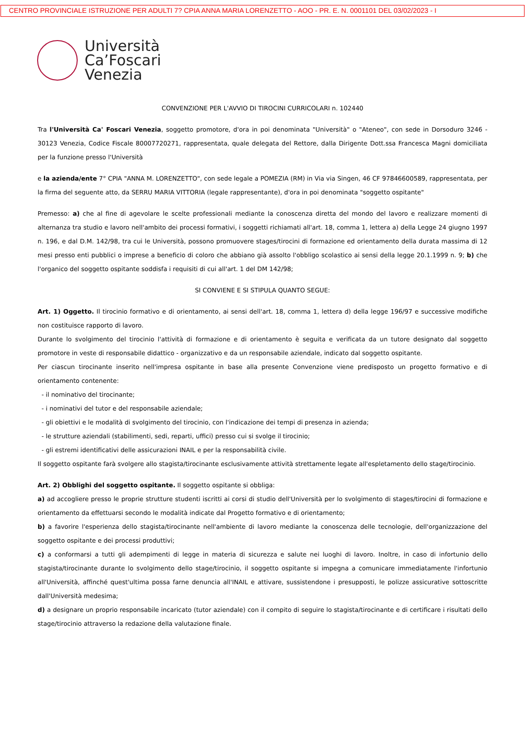CENTRO PROVINCIALE ISTRUZIONE PER ADULTI 7? CPIA ANNA MARIA LORENZETTO - AOO - PR. E. N. 0001101 DEL 03/02/2023 - I
Università
Ca’Foscari
Venezia
CONVENZIONE PER L'AVVIO DI TIROCINI CURRICOLARI n. 102440
Tra l'Università Ca' Foscari Venezia, soggetto promotore, d'ora in poi denominata "Università" o "Ateneo", con sede in Dorsoduro 3246 - 30123 Venezia, Codice Fiscale 80007720271, rappresentata, quale delegata del Rettore, dalla Dirigente Dott.ssa Francesca Magni domiciliata per la funzione presso l'Università
e la azienda/ente 7° CPIA "ANNA M. LORENZETTO", con sede legale a POMEZIA (RM) in Via via Singen, 46 CF 97846600589, rappresentata, per la firma del seguente atto, da SERRU MARIA VITTORIA (legale rappresentante), d'ora in poi denominata "soggetto ospitante"
Premesso: a) che al fine di agevolare le scelte professionali mediante la conoscenza diretta del mondo del lavoro e realizzare momenti di alternanza tra studio e lavoro nell'ambito dei processi formativi, i soggetti richiamati all'art. 18, comma 1, lettera a) della Legge 24 giugno 1997 n. 196, e dal D.M. 142/98, tra cui le Università, possono promuovere stages/tirocini di formazione ed orientamento della durata massima di 12 mesi presso enti pubblici o imprese a beneficio di coloro che abbiano già assolto l'obbligo scolastico ai sensi della legge 20.1.1999 n. 9; b) che l'organico del soggetto ospitante soddisfa i requisiti di cui all'art. 1 del DM 142/98;
SI CONVIENE E SI STIPULA QUANTO SEGUE:
Art. 1) Oggetto. Il tirocinio formativo e di orientamento, ai sensi dell'art. 18, comma 1, lettera d) della legge 196/97 e successive modifiche non costituisce rapporto di lavoro.
Durante lo svolgimento del tirocinio l'attività di formazione e di orientamento è seguita e verificata da un tutore designato dal soggetto promotore in veste di responsabile didattico - organizzativo e da un responsabile aziendale, indicato dal soggetto ospitante.
Per ciascun tirocinante inserito nell'impresa ospitante in base alla presente Convenzione viene predisposto un progetto formativo e di orientamento contenente:
- il nominativo del tirocinante;
- i nominativi del tutor e del responsabile aziendale;
- gli obiettivi e le modalità di svolgimento del tirocinio, con l'indicazione dei tempi di presenza in azienda;
- le strutture aziendali (stabilimenti, sedi, reparti, uffici) presso cui si svolge il tirocinio;
- gli estremi identificativi delle assicurazioni INAIL e per la responsabilità civile.
Il soggetto ospitante farà svolgere allo stagista/tirocinante esclusivamente attività strettamente legate all'espletamento dello stage/tirocinio.
Art. 2) Obblighi del soggetto ospitante. Il soggetto ospitante si obbliga:
a) ad accogliere presso le proprie strutture studenti iscritti ai corsi di studio dell'Università per lo svolgimento di stages/tirocini di formazione e orientamento da effettuarsi secondo le modalità indicate dal Progetto formativo e di orientamento;
b) a favorire l'esperienza dello stagista/tirocinante nell'ambiente di lavoro mediante la conoscenza delle tecnologie, dell'organizzazione del soggetto ospitante e dei processi produttivi;
c) a conformarsi a tutti gli adempimenti di legge in materia di sicurezza e salute nei luoghi di lavoro. Inoltre, in caso di infortunio dello stagista/tirocinante durante lo svolgimento dello stage/tirocinio, il soggetto ospitante si impegna a comunicare immediatamente l'infortunio all'Università, affinché quest'ultima possa farne denuncia all'INAIL e attivare, sussistendone i presupposti, le polizze assicurative sottoscritte dall'Università medesima;
d) a designare un proprio responsabile incaricato (tutor aziendale) con il compito di seguire lo stagista/tirocinante e di certificare i risultati dello stage/tirocinio attraverso la redazione della valutazione finale.